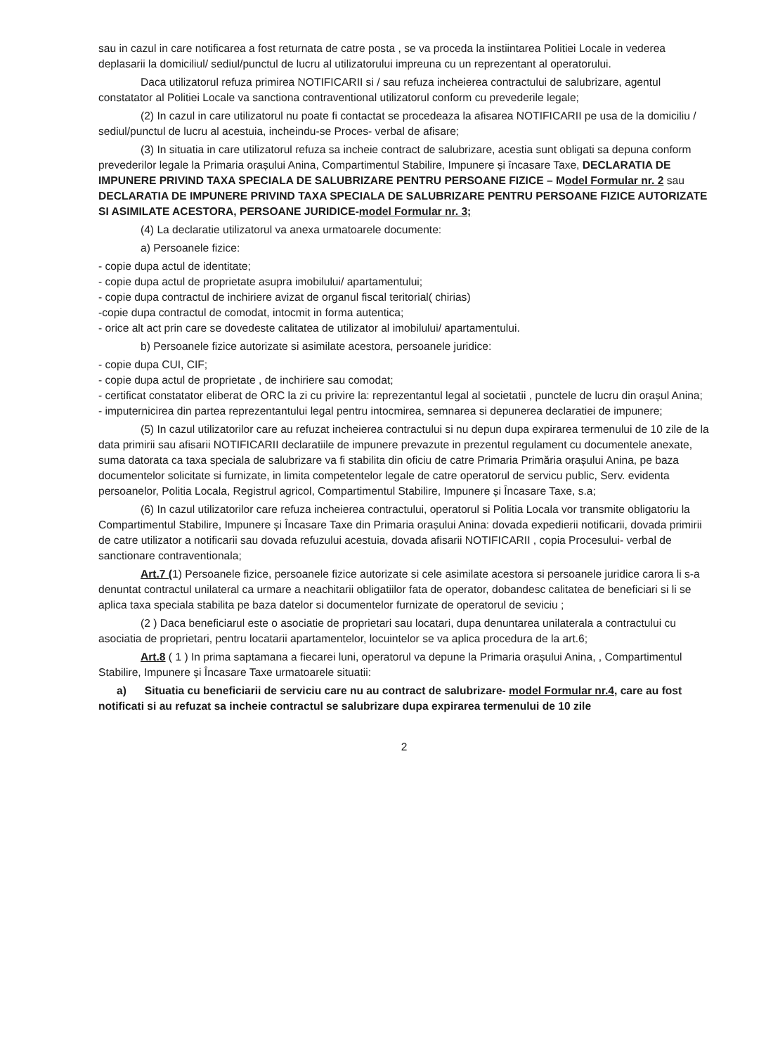sau in cazul in care notificarea a fost returnata de catre posta , se va proceda la instiintarea Politiei Locale in vederea deplasarii la domiciliul/ sediul/punctul de lucru al utilizatorului impreuna cu un reprezentant al operatorului.
Daca utilizatorul refuza primirea NOTIFICARII si / sau refuza incheierea contractului de salubrizare, agentul constatator al Politiei Locale va sanctiona contraventional utilizatorul conform cu prevederile legale;
(2) In cazul in care utilizatorul nu poate fi contactat se procedeaza la afisarea NOTIFICARII pe usa de la domiciliu / sediul/punctul de lucru al acestuia, incheindu-se Proces- verbal de afisare;
(3) In situatia in care utilizatorul refuza sa incheie contract de salubrizare, acestia sunt obligati sa depuna conform prevederilor legale la Primaria orașului Anina, Compartimentul Stabilire, Impunere și încasare Taxe, DECLARATIA DE IMPUNERE PRIVIND TAXA SPECIALA DE SALUBRIZARE PENTRU PERSOANE FIZICE – Model Formular nr. 2 sau DECLARATIA DE IMPUNERE PRIVIND TAXA SPECIALA DE SALUBRIZARE PENTRU PERSOANE FIZICE AUTORIZATE SI ASIMILATE ACESTORA, PERSOANE JURIDICE-model Formular nr. 3;
(4) La declaratie utilizatorul va anexa urmatoarele documente:
a) Persoanele fizice:
- copie dupa actul de identitate;
- copie dupa actul de proprietate asupra imobilului/ apartamentului;
- copie dupa contractul de inchiriere avizat de organul fiscal teritorial( chirias)
-copie dupa contractul de comodat, intocmit in forma autentica;
- orice alt act prin care se dovedeste calitatea de utilizator al imobilului/ apartamentului.
b) Persoanele fizice autorizate si asimilate acestora, persoanele juridice:
- copie dupa CUI, CIF;
- copie dupa actul de proprietate , de inchiriere sau comodat;
- certificat constatator eliberat de ORC la zi cu privire la: reprezentantul legal al societatii , punctele de lucru din orașul Anina;
- imputernicirea din partea reprezentantului legal pentru intocmirea, semnarea si depunerea declaratiei de impunere;
(5) In cazul utilizatorilor care au refuzat incheierea contractului si nu depun dupa expirarea termenului de 10 zile de la data primirii sau afisarii NOTIFICARII declaratiile de impunere prevazute in prezentul regulament cu documentele anexate, suma datorata ca taxa speciala de salubrizare va fi stabilita din oficiu de catre Primaria Primăria orașului Anina, pe baza documentelor solicitate si furnizate, in limita competentelor legale de catre operatorul de servicu public, Serv. evidenta persoanelor, Politia Locala, Registrul agricol, Compartimentul Stabilire, Impunere și Încasare Taxe, s.a;
(6) In cazul utilizatorilor care refuza incheierea contractului, operatorul si Politia Locala vor transmite obligatoriu la Compartimentul Stabilire, Impunere și Încasare Taxe din Primaria orașului Anina: dovada expedierii notificarii, dovada primirii de catre utilizator a notificarii sau dovada refuzului acestuia, dovada afisarii NOTIFICARII , copia Procesului- verbal de sanctionare contraventionala;
Art.7 (1) Persoanele fizice, persoanele fizice autorizate si cele asimilate acestora si persoanele juridice carora li s-a denuntat contractul unilateral ca urmare a neachitarii obligatiilor fata de operator, dobandesc calitatea de beneficiari si li se aplica taxa speciala stabilita pe baza datelor si documentelor furnizate de operatorul de seviciu ;
(2 ) Daca beneficiarul este o asociatie de proprietari sau locatari, dupa denuntarea unilaterala a contractului cu asociatia de proprietari, pentru locatarii apartamentelor, locuintelor se va aplica procedura de la art.6;
Art.8 ( 1 ) In prima saptamana a fiecarei luni, operatorul va depune la Primaria orașului Anina, , Compartimentul Stabilire, Impunere și Încasare Taxe urmatoarele situatii:
a) Situatia cu beneficiarii de serviciu care nu au contract de salubrizare- model Formular nr.4, care au fost notificati si au refuzat sa incheie contractul se salubrizare dupa expirarea termenului de 10 zile
2